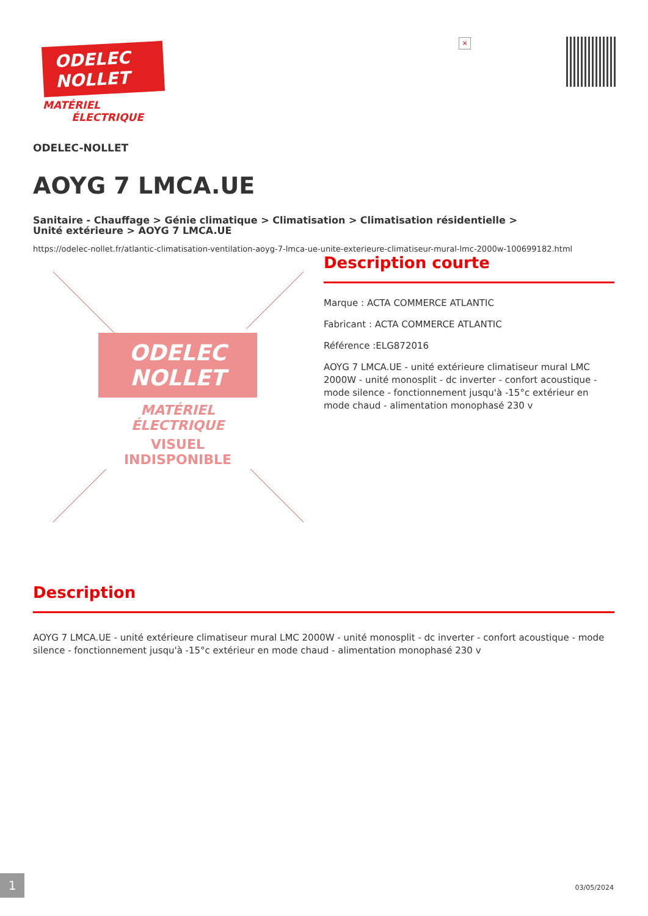ODELEC
NOLLET
MATÉRIEL
ÉLECTRIQUE
×
ODELEC-NOLLET
AOYG 7 LMCA.UE
Sanitaire - Chauffage > Génie climatique > Climatisation > Climatisation résidentielle >
Unité extérieure > AOYG 7 LMCA.UE
https://odelec-nollet.fr/atlantic-climatisation-ventilation-aoyg-7-lmca-ue-unite-exterieure-climatiseur-mural-lmc-2000w-100699182.html
ODELEC
NOLLET
MATÉRIEL
ÉLECTRIQUE
VISUEL INDISPONIBLE
Description courte
Marque : ACTA COMMERCE ATLANTIC
Fabricant : ACTA COMMERCE ATLANTIC
Référence :ELG872016
AOYG 7 LMCA.UE - unité extérieure climatiseur mural LMC 2000W - unité monosplit - dc inverter - confort acoustique - mode silence - fonctionnement jusqu'à -15°c extérieur en mode chaud - alimentation monophasé 230 v
Description
AOYG 7 LMCA.UE - unité extérieure climatiseur mural LMC 2000W - unité monosplit - dc inverter - confort acoustique - mode silence - fonctionnement jusqu'à -15°c extérieur en mode chaud - alimentation monophasé 230 v
1 03/05/2024